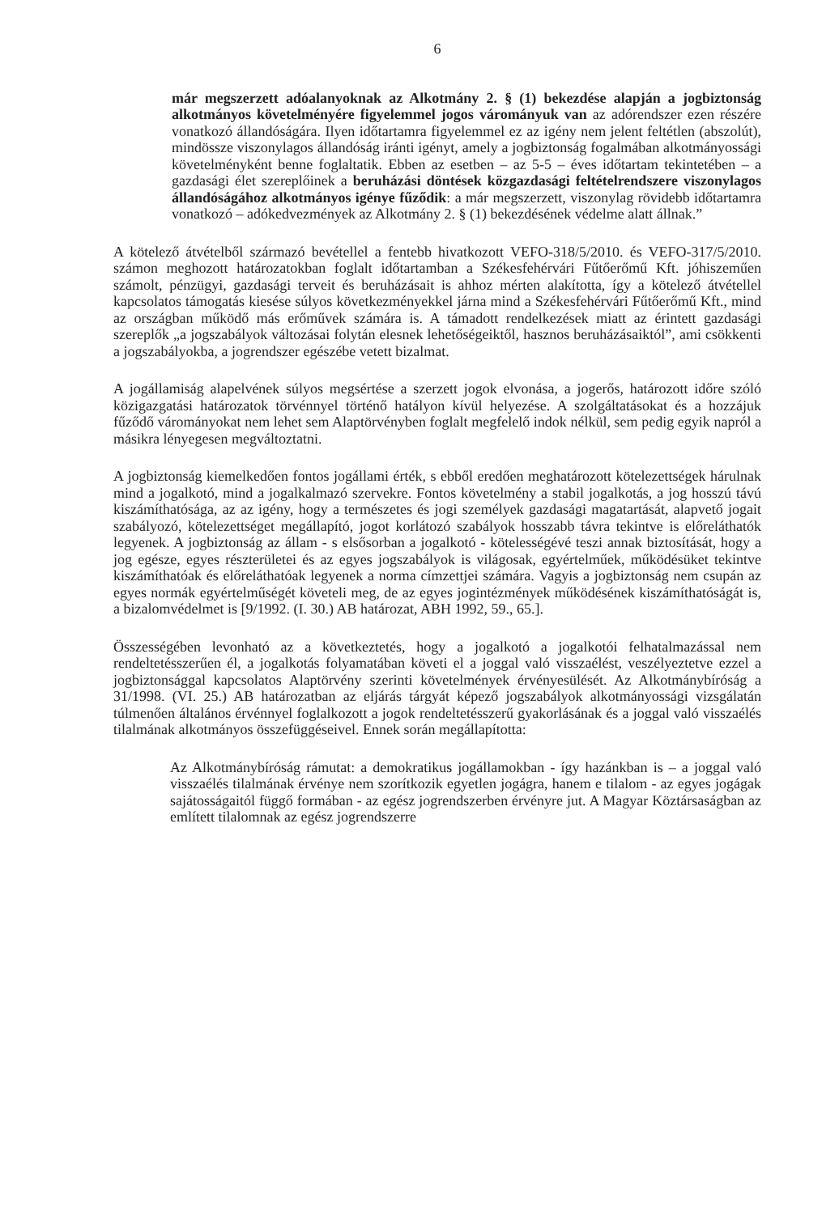6
már megszerzett adóalanyoknak az Alkotmány 2. § (1) bekezdése alapján a jogbiztonság alkotmányos követelményére figyelemmel jogos várományuk van az adórendszer ezen részére vonatkozó állandóságára. Ilyen időtartamra figyelemmel ez az igény nem jelent feltétlen (abszolút), mindössze viszonylagos állandóság iránti igényt, amely a jogbiztonság fogalmában alkotmányossági követelményként benne foglaltatik. Ebben az esetben – az 5-5 – éves időtartam tekintetében – a gazdasági élet szereplőinek a beruházási döntések közgazdasági feltételrendszere viszonylagos állandóságához alkotmányos igénye fűződik: a már megszerzett, viszonylag rövidebb időtartamra vonatkozó – adókedvezmények az Alkotmány 2. § (1) bekezdésének védelme alatt állnak.”
A kötelező átvételből származó bevétellel a fentebb hivatkozott VEFO-318/5/2010. és VEFO-317/5/2010. számon meghozott határozatokban foglalt időtartamban a Székesfehérvári Fűtőerőmű Kft. jóhiszeműen számolt, pénzügyi, gazdasági terveit és beruházásait is ahhoz mérten alakította, így a kötelező átvétellel kapcsolatos támogatás kiesése súlyos következményekkel járna mind a Székesfehérvári Fűtőerőmű Kft., mind az országban működő más erőművek számára is. A támadott rendelkezések miatt az érintett gazdasági szereplők „a jogszabályok változásai folytán elesnek lehetőségeiktől, hasznos beruházásaiktól”, ami csökkenti a jogszabályokba, a jogrendszer egészébe vetett bizalmat.
A jogállamiság alapelvének súlyos megsértése a szerzett jogok elvonása, a jogerős, határozott időre szóló közigazgatási határozatok törvénnyel történő hatályon kívül helyezése. A szolgáltatásokat és a hozzájuk fűződő várományokat nem lehet sem Alaptörvényben foglalt megfelelő indok nélkül, sem pedig egyik napról a másikra lényegesen megváltoztatni.
A jogbiztonság kiemelkedően fontos jogállami érték, s ebből eredően meghatározott kötelezettségek hárulnak mind a jogalkotó, mind a jogalkalmazó szervekre. Fontos követelmény a stabil jogalkotás, a jog hosszú távú kiszámíthatósága, az az igény, hogy a természetes és jogi személyek gazdasági magatartását, alapvető jogait szabályozó, kötelezettséget megállapító, jogot korlátozó szabályok hosszabb távra tekintve is előreláthatók legyenek. A jogbiztonság az állam - s elsősorban a jogalkotó - kötelességévé teszi annak biztosítását, hogy a jog egésze, egyes részterületei és az egyes jogszabályok is világosak, egyértelműek, működésüket tekintve kiszámíthatóak és előreláthatóak legyenek a norma címzettjei számára. Vagyis a jogbiztonság nem csupán az egyes normák egyértelműségét követeli meg, de az egyes jogintézmények működésének kiszámíthatóságát is, a bizalomvédelmet is [9/1992. (I. 30.) AB határozat, ABH 1992, 59., 65.].
Összességében levonható az a következtetés, hogy a jogalkotó a jogalkotói felhatalmazással nem rendeltetésszerűen él, a jogalkotás folyamatában követi el a joggal való visszaélést, veszélyeztetve ezzel a jogbiztonsággal kapcsolatos Alaptörvény szerinti követelmények érvényesülését. Az Alkotmánybíróság a 31/1998. (VI. 25.) AB határozatban az eljárás tárgyát képező jogszabályok alkotmányossági vizsgálatán túlmenően általános érvénnyel foglalkozott a jogok rendeltetésszerű gyakorlásának és a joggal való visszaélés tilalmának alkotmányos összefüggéseivel. Ennek során megállapította:
Az Alkotmánybíróság rámutat: a demokratikus jogállamokban - így hazánkban is – a joggal való visszaélés tilalmának érvénye nem szorítkozik egyetlen jogágra, hanem e tilalom - az egyes jogágak sajátosságaitól függő formában - az egész jogrendszerben érvényre jut. A Magyar Köztársaságban az említett tilalomnak az egész jogrendszerre